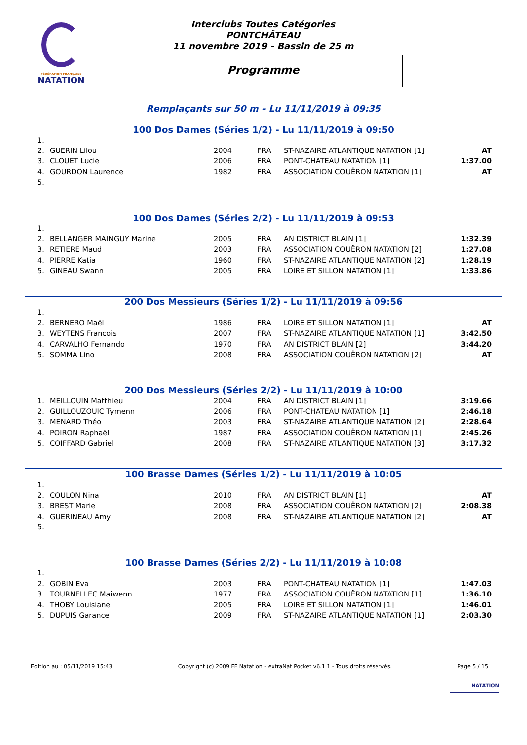FÉDÉRATION FRANÇAISE
NATATION
Interclubs Toutes Catégories
PONTCHÂTEAU
11 novembre 2019 - Bassin de 25 m
Programme
Remplaçants sur 50 m - Lu 11/11/2019 à 09:35
100 Dos Dames (Séries 1/2) - Lu 11/11/2019 à 09:50
| 1. | | | | | |
| 2. | GUERIN Lilou | 2004 | FRA | ST-NAZAIRE ATLANTIQUE NATATION [1] | AT |
| 3. | CLOUET Lucie | 2006 | FRA | PONT-CHATEAU NATATION [1] | 1:37.00 |
| 4. | GOURDON Laurence | 1982 | FRA | ASSOCIATION COUËRON NATATION [1] | AT |
| 5. | | | | | |
100 Dos Dames (Séries 2/2) - Lu 11/11/2019 à 09:53
| 1. | | | | | |
| 2. | BELLANGER MAINGUY Marine | 2005 | FRA | AN DISTRICT BLAIN [1] | 1:32.39 |
| 3. | RETIERE Maud | 2003 | FRA | ASSOCIATION COUËRON NATATION [2] | 1:27.08 |
| 4. | PIERRE Katia | 1960 | FRA | ST-NAZAIRE ATLANTIQUE NATATION [2] | 1:28.19 |
| 5. | GINEAU Swann | 2005 | FRA | LOIRE ET SILLON NATATION [1] | 1:33.86 |
200 Dos Messieurs (Séries 1/2) - Lu 11/11/2019 à 09:56
| 1. | | | | | |
| 2. | BERNERO Maël | 1986 | FRA | LOIRE ET SILLON NATATION [1] | AT |
| 3. | WEYTENS Francois | 2007 | FRA | ST-NAZAIRE ATLANTIQUE NATATION [1] | 3:42.50 |
| 4. | CARVALHO Fernando | 1970 | FRA | AN DISTRICT BLAIN [2] | 3:44.20 |
| 5. | SOMMA Lino | 2008 | FRA | ASSOCIATION COUËRON NATATION [2] | AT |
200 Dos Messieurs (Séries 2/2) - Lu 11/11/2019 à 10:00
| 1. | MEILLOUIN Matthieu | 2004 | FRA | AN DISTRICT BLAIN [1] | 3:19.66 |
| 2. | GUILLOUZOUIC Tymenn | 2006 | FRA | PONT-CHATEAU NATATION [1] | 2:46.18 |
| 3. | MENARD Théo | 2003 | FRA | ST-NAZAIRE ATLANTIQUE NATATION [2] | 2:28.64 |
| 4. | POIRON Raphaël | 1987 | FRA | ASSOCIATION COUËRON NATATION [1] | 2:45.26 |
| 5. | COIFFARD Gabriel | 2008 | FRA | ST-NAZAIRE ATLANTIQUE NATATION [3] | 3:17.32 |
100 Brasse Dames (Séries 1/2) - Lu 11/11/2019 à 10:05
| 1. | | | | | |
| 2. | COULON Nina | 2010 | FRA | AN DISTRICT BLAIN [1] | AT |
| 3. | BREST Marie | 2008 | FRA | ASSOCIATION COUËRON NATATION [2] | 2:08.38 |
| 4. | GUERINEAU Amy | 2008 | FRA | ST-NAZAIRE ATLANTIQUE NATATION [2] | AT |
| 5. | | | | | |
100 Brasse Dames (Séries 2/2) - Lu 11/11/2019 à 10:08
| 1. | | | | | |
| 2. | GOBIN Eva | 2003 | FRA | PONT-CHATEAU NATATION [1] | 1:47.03 |
| 3. | TOURNELLEC Maiwenn | 1977 | FRA | ASSOCIATION COUËRON NATATION [1] | 1:36.10 |
| 4. | THOBY Louisiane | 2005 | FRA | LOIRE ET SILLON NATATION [1] | 1:46.01 |
| 5. | DUPUIS Garance | 2009 | FRA | ST-NAZAIRE ATLANTIQUE NATATION [1] | 2:03.30 |
Edition au : 05/11/2019 15:43 Copyright (c) 2009 FF Natation - extraNat Pocket v6.1.1 - Tous droits réservés. Page 5 / 15
NATATION